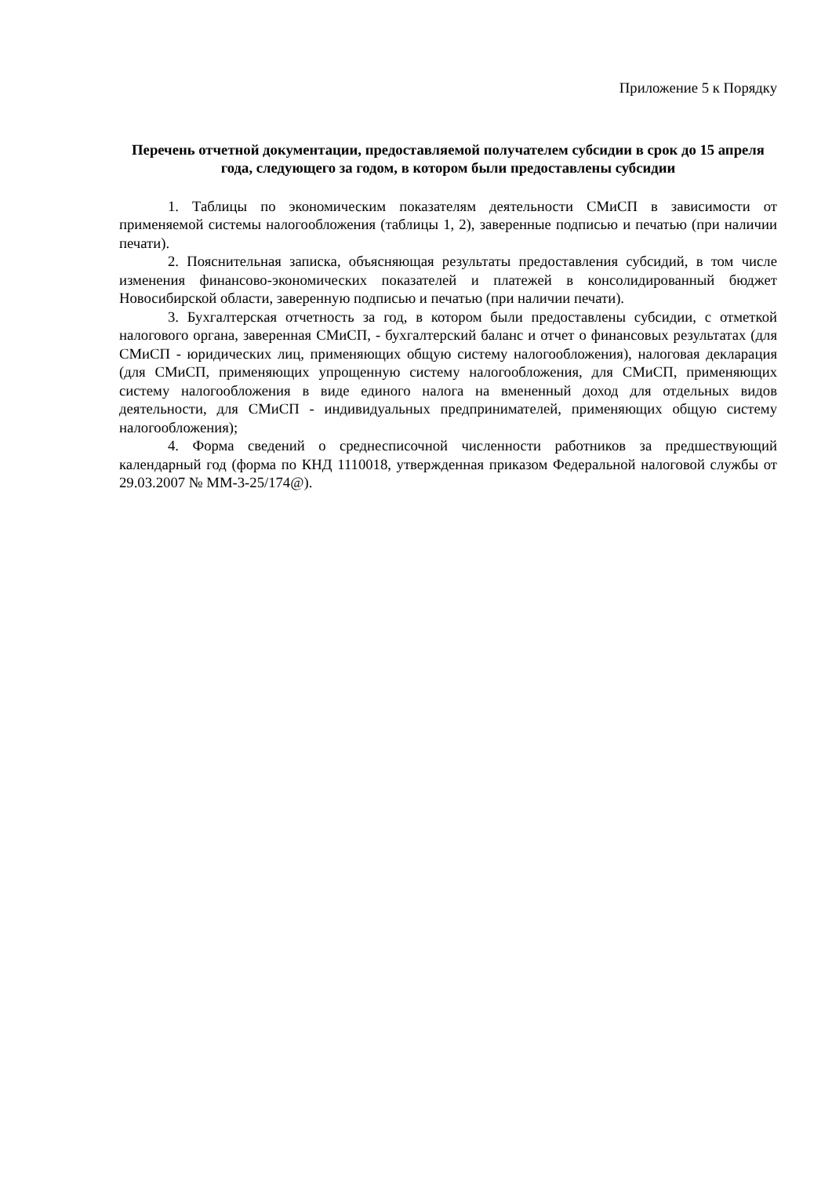Приложение 5 к Порядку
Перечень отчетной документации, предоставляемой получателем субсидии в срок до 15 апреля года, следующего за годом, в котором были предоставлены субсидии
1. Таблицы по экономическим показателям деятельности СМиСП в зависимости от применяемой системы налогообложения (таблицы 1, 2), заверенные подписью и печатью (при наличии печати).
2. Пояснительная записка, объясняющая результаты предоставления субсидий, в том числе изменения финансово-экономических показателей и платежей в консолидированный бюджет Новосибирской области, заверенную подписью и печатью (при наличии печати).
3. Бухгалтерская отчетность за год, в котором были предоставлены субсидии, с отметкой налогового органа, заверенная СМиСП, - бухгалтерский баланс и отчет о финансовых результатах (для СМиСП - юридических лиц, применяющих общую систему налогообложения), налоговая декларация (для СМиСП, применяющих упрощенную систему налогообложения, для СМиСП, применяющих систему налогообложения в виде единого налога на вмененный доход для отдельных видов деятельности, для СМиСП - индивидуальных предпринимателей, применяющих общую систему налогообложения);
4. Форма сведений о среднесписочной численности работников за предшествующий календарный год (форма по КНД 1110018, утвержденная приказом Федеральной налоговой службы от 29.03.2007 № ММ-3-25/174@).